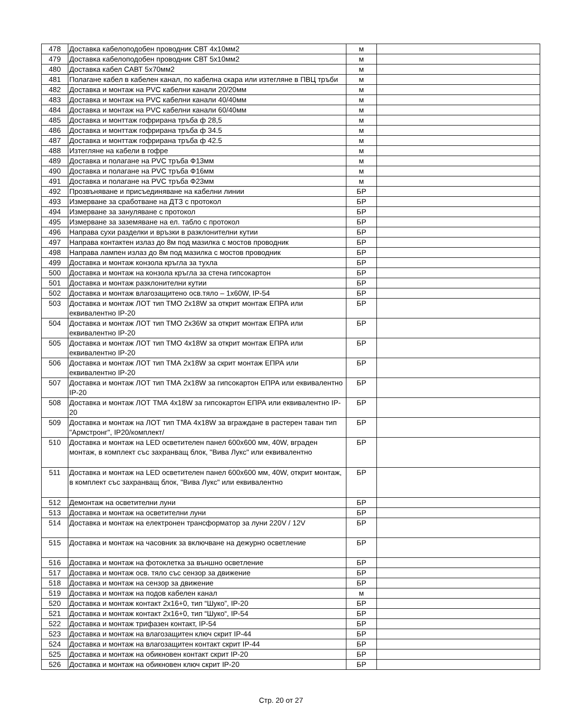| 478 | Доставка кабелоподобен проводник СВТ 4х10мм2 | м | |
| 479 | Доставка кабелоподобен проводник СВТ 5х10мм2 | м | |
| 480 | Доставка кабел САВТ 5х70мм2 | м | |
| 481 | Полагане кабел в кабелен канал, по кабелна скара или изтегляне в ПВЦ тръби | м | |
| 482 | Доставка и монтаж на PVC кабелни канали 20/20мм | м | |
| 483 | Доставка и монтаж на PVC кабелни канали 40/40мм | м | |
| 484 | Доставка и монтаж на PVC кабелни канали 60/40мм | м | |
| 485 | Доставка и монттаж гофрирана тръба ф 28,5 | м | |
| 486 | Доставка и монттаж гофрирана тръба ф 34.5 | м | |
| 487 | Доставка и монттаж гофрирана тръба ф 42.5 | м | |
| 488 | Изтегляне на кабели в гофре | м | |
| 489 | Доставка и полагане на PVC тръба Ф13мм | м | |
| 490 | Доставка и полагане на PVC тръба Ф16мм | м | |
| 491 | Доставка и полагане на PVC тръба Ф23мм | м | |
| 492 | Прозвъняване и присъединяване на кабелни линии | БР | |
| 493 | Измерване за сработване на ДТЗ с протокол | БР | |
| 494 | Измерване за зануляване с протокол | БР | |
| 495 | Измерване за заземяване на ел. табло с протокол | БР | |
| 496 | Направа сухи разделки и връзки в разклонителни кутии | БР | |
| 497 | Направа контактен излаз до 8м под мазилка с мостов проводник | БР | |
| 498 | Направа лампен излаз до 8м под мазилка с мостов проводник | БР | |
| 499 | Доставка и монтаж конзола кръгла за тухла | БР | |
| 500 | Доставка и монтаж на конзола кръгла за стена гипсокартон | БР | |
| 501 | Доставка и монтаж разклонителни кутии | БР | |
| 502 | Доставка и монтаж влагозащитено осв.тяло – 1х60W, IP-54 | БР | |
| 503 | Доставка и монтаж ЛОТ тип ТМО 2х18W за открит монтаж ЕПРА или еквивалентно IP-20 | БР | |
| 504 | Доставка и монтаж ЛОТ тип ТМО 2х36W за открит монтаж ЕПРА или еквивалентно IP-20 | БР | |
| 505 | Доставка и монтаж ЛОТ тип ТМО 4х18W за открит монтаж ЕПРА или еквивалентно IP-20 | БР | |
| 506 | Доставка и монтаж ЛОТ тип ТМА 2х18W за скрит монтаж ЕПРА или еквивалентно IP-20 | БР | |
| 507 | Доставка и монтаж ЛОТ тип ТМА 2х18W за гипсокартон ЕПРА или еквивалентно IP-20 | БР | |
| 508 | Доставка и монтаж ЛОТ ТМА 4х18W за гипсокартон ЕПРА или еквивалентно IP-20 | БР | |
| 509 | Доставка и монтаж на ЛОТ тип ТМА 4х18W за вграждане в растерен таван тип "Армстронг", IP20/комплект/ | БР | |
| 510 | Доставка и монтаж на LED осветителен панел 600х600 мм, 40W, вграден монтаж, в комплект със захранващ блок, "Вива Лукс" или еквивалентно | БР | |
| 511 | Доставка и монтаж на LED осветителен панел 600х600 мм, 40W, открит монтаж, в комплект със захранващ блок, "Вива Лукс" или еквивалентно | БР | |
| 512 | Демонтаж на осветителни луни | БР | |
| 513 | Доставка и монтаж на осветителни луни | БР | |
| 514 | Доставка и монтаж на електронен трансформатор за луни 220V / 12V | БР | |
| 515 | Доставка и монтаж на часовник за включване на дежурно осветление | БР | |
| 516 | Доставка и монтаж на фотоклетка за външно осветление | БР | |
| 517 | Доставка и монтаж осв. тяло със сензор за движение | БР | |
| 518 | Доставка и монтаж на сензор за движение | БР | |
| 519 | Доставка и монтаж на подов кабелен канал | м | |
| 520 | Доставка и монтаж контакт 2х16+0, тип “Шуко”, IP-20 | БР | |
| 521 | Доставка и монтаж контакт 2х16+0, тип “Шуко“, IP-54 | БР | |
| 522 | Доставка и монтаж трифазен контакт, IP-54 | БР | |
| 523 | Доставка и монтаж на влагозащитен ключ скрит IP-44 | БР | |
| 524 | Доставка и монтаж на влагозащитен контакт скрит IP-44 | БР | |
| 525 | Доставка и монтаж на обикновен контакт скрит IP-20 | БР | |
| 526 | Доставка и монтаж на обикновен ключ скрит IP-20 | БР | |
Стр. 20 от 27